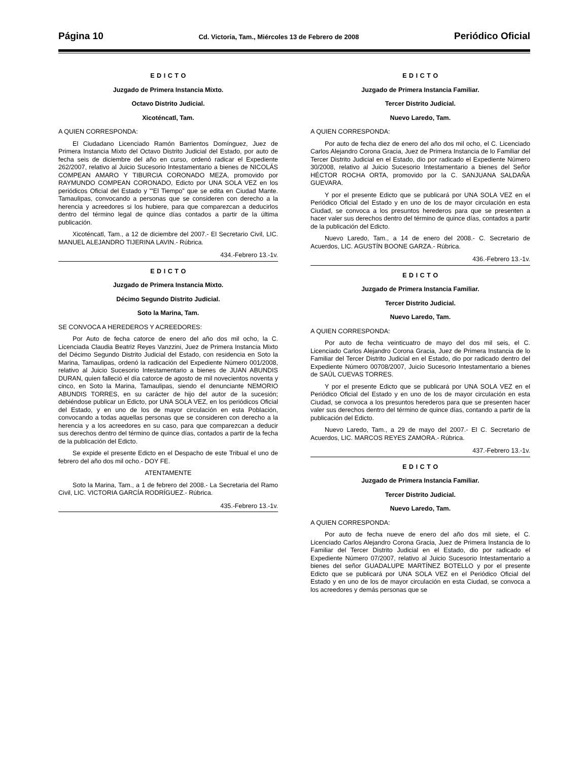Página 10 Cd. Victoria, Tam., Miércoles 13 de Febrero de 2008 Periódico Oficial
E D I C T O
Juzgado de Primera Instancia Mixto.
Octavo Distrito Judicial.
Xicoténcatl, Tam.
A QUIEN CORRESPONDA:
El Ciudadano Licenciado Ramón Barrientos Domínguez, Juez de Primera Instancia Mixto del Octavo Distrito Judicial del Estado, por auto de fecha seis de diciembre del año en curso, ordenó radicar el Expediente 262/2007, relativo al Juicio Sucesorio Intestamentario a bienes de NICOLÁS COMPEAN AMARO Y TIBURCIA CORONADO MEZA, promovido por RAYMUNDO COMPEAN CORONADO, Edicto por UNA SOLA VEZ en los periódicos Oficial del Estado y "'El Tiempo" que se edita en Ciudad Mante. Tamaulipas, convocando a personas que se consideren con derecho a la herencia y acreedores si los hubiere, para que comparezcan a deducirlos dentro del término legal de quince días contados a partir de la última publicación.
Xicoténcatl, Tam., a 12 de diciembre del 2007.- El Secretario Civil, LIC. MANUEL ALEJANDRO TIJERINA LAVIN.- Rúbrica.
434.-Febrero 13.-1v.
E D I C T O
Juzgado de Primera Instancia Mixto.
Décimo Segundo Distrito Judicial.
Soto la Marina, Tam.
SE CONVOCA A HEREDEROS Y ACREEDORES:
Por Auto de fecha catorce de enero del año dos mil ocho, la C. Licenciada Claudia Beatriz Reyes Vanzzini, Juez de Primera Instancia Mixto del Décimo Segundo Distrito Judicial del Estado, con residencia en Soto la Marina, Tamaulipas, ordenó la radicación del Expediente Número 001/2008, relativo al Juicio Sucesorio Intestamentario a bienes de JUAN ABUNDIS DURAN, quien falleció el día catorce de agosto de mil novecientos noventa y cinco, en Soto la Marina, Tamaulipas, siendo el denunciante NEMORIO ABUNDIS TORRES, en su carácter de hijo del autor de la sucesión; debiéndose publicar un Edicto, por UNA SOLA VEZ, en los periódicos Oficial del Estado, y en uno de los de mayor circulación en esta Población, convocando a todas aquellas personas que se consideren con derecho a la herencia y a los acreedores en su caso, para que comparezcan a deducir sus derechos dentro del término de quince días, contados a partir de la fecha de la publicación del Edicto.
Se expide el presente Edicto en el Despacho de este Tribual el uno de febrero del año dos mil ocho.- DOY FE.
ATENTAMENTE
Soto la Marina, Tam., a 1 de febrero del 2008.- La Secretaria del Ramo Civil, LIC. VICTORIA GARCÍA RODRÍGUEZ.- Rúbrica.
435.-Febrero 13.-1v.
E D I C T O
Juzgado de Primera Instancia Familiar.
Tercer Distrito Judicial.
Nuevo Laredo, Tam.
A QUIEN CORRESPONDA:
Por auto de fecha diez de enero del año dos mil ocho, el C. Licenciado Carlos Alejandro Corona Gracia, Juez de Primera Instancia de lo Familiar del Tercer Distrito Judicial en el Estado, dio por radicado el Expediente Número 30/2008, relativo al Juicio Sucesorio Intestamentario a bienes del Señor HÉCTOR ROCHA ORTA, promovido por la C. SANJUANA SALDAÑA GUEVARA.
Y por el presente Edicto que se publicará por UNA SOLA VEZ en el Periódico Oficial del Estado y en uno de los de mayor circulación en esta Ciudad, se convoca a los presuntos herederos para que se presenten a hacer valer sus derechos dentro del término de quince días, contados a partir de la publicación del Edicto.
Nuevo Laredo, Tam., a 14 de enero del 2008.- C. Secretario de Acuerdos, LIC. AGUSTÍN BOONE GARZA.- Rúbrica.
436.-Febrero 13.-1v.
E D I C T O
Juzgado de Primera Instancia Familiar.
Tercer Distrito Judicial.
Nuevo Laredo, Tam.
A QUIEN CORRESPONDA:
Por auto de fecha veinticuatro de mayo del dos mil seis, el C. Licenciado Carlos Alejandro Corona Gracia, Juez de Primera Instancia de lo Familiar del Tercer Distrito Judicial en el Estado, dio por radicado dentro del Expediente Número 00708/2007, Juicio Sucesorio Intestamentario a bienes de SAÚL CUEVAS TORRES.
Y por el presente Edicto que se publicará por UNA SOLA VEZ en el Periódico Oficial del Estado y en uno de los de mayor circulación en esta Ciudad, se convoca a los presuntos herederos para que se presenten hacer valer sus derechos dentro del término de quince días, contando a partir de la publicación del Edicto.
Nuevo Laredo, Tam., a 29 de mayo del 2007.- El C. Secretario de Acuerdos, LIC. MARCOS REYES ZAMORA.- Rúbrica.
437.-Febrero 13.-1v.
E D I C T O
Juzgado de Primera Instancia Familiar.
Tercer Distrito Judicial.
Nuevo Laredo, Tam.
A QUIEN CORRESPONDA:
Por auto de fecha nueve de enero del año dos mil siete, el C. Licenciado Carlos Alejandro Corona Gracia, Juez de Primera Instancia de lo Familiar del Tercer Distrito Judicial en el Estado, dio por radicado el Expediente Número 07/2007, relativo al Juicio Sucesorio Intestamentario a bienes del señor GUADALUPE MARTÍNEZ BOTELLO y por el presente Edicto que se publicará por UNA SOLA VEZ en el Periódico Oficial del Estado y en uno de los de mayor circulación en esta Ciudad, se convoca a los acreedores y demás personas que se